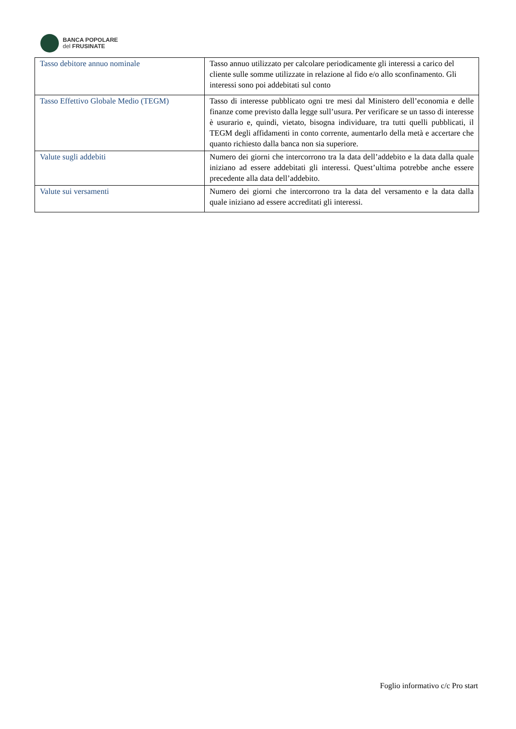BANCA POPOLARE
del FRUSINATE
| Tasso debitore annuo nominale | Tasso annuo utilizzato per calcolare periodicamente gli interessi a carico del cliente sulle somme utilizzate in relazione al fido e/o allo sconfinamento. Gli interessi sono poi addebitati sul conto |
| Tasso Effettivo Globale Medio (TEGM) | Tasso di interesse pubblicato ogni tre mesi dal Ministero dell’economia e delle finanze come previsto dalla legge sull’usura. Per verificare se un tasso di interesse è usurario e, quindi, vietato, bisogna individuare, tra tutti quelli pubblicati, il TEGM degli affidamenti in conto corrente, aumentarlo della metà e accertare che quanto richiesto dalla banca non sia superiore. |
| Valute sugli addebiti | Numero dei giorni che intercorrono tra la data dell’addebito e la data dalla quale iniziano ad essere addebitati gli interessi. Quest’ultima potrebbe anche essere precedente alla data dell’addebito. |
| Valute sui versamenti | Numero dei giorni che intercorrono tra la data del versamento e la data dalla quale iniziano ad essere accreditati gli interessi. |
Foglio informativo c/c Pro start